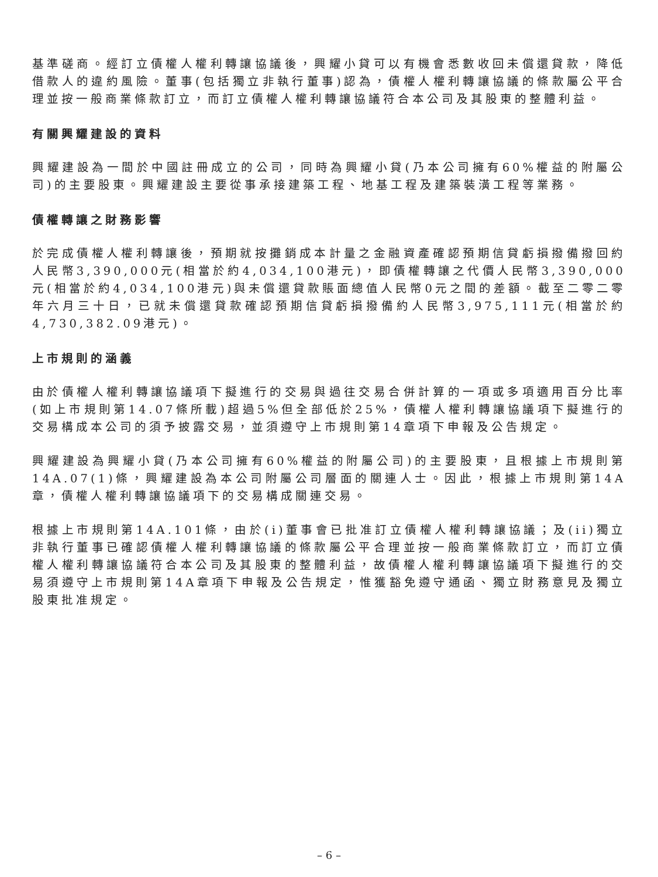基準磋商。經訂立債權人權利轉讓協議後，興耀小貸可以有機會悉數收回未償還貸款，降低借款人的違約風險。董事(包括獨立非執行董事)認為，債權人權利轉讓協議的條款屬公平合理並按一般商業條款訂立，而訂立債權人權利轉讓協議符合本公司及其股東的整體利益。
有關興耀建設的資料
興耀建設為一間於中國註冊成立的公司，同時為興耀小貸(乃本公司擁有60%權益的附屬公司)的主要股東。興耀建設主要從事承接建築工程、地基工程及建築裝潢工程等業務。
債權轉讓之財務影響
於完成債權人權利轉讓後，預期就按攤銷成本計量之金融資產確認預期信貸虧損撥備撥回約人民幣3,390,000元(相當於約4,034,100港元)，即債權轉讓之代價人民幣3,390,000元(相當於約4,034,100港元)與未償還貸款賬面總值人民幣0元之間的差額。截至二零二零年六月三十日，已就未償還貸款確認預期信貸虧損撥備約人民幣3,975,111元(相當於約4,730,382.09港元)。
上市規則的涵義
由於債權人權利轉讓協議項下擬進行的交易與過往交易合併計算的一項或多項適用百分比率(如上市規則第14.07條所載)超過5%但全部低於25%，債權人權利轉讓協議項下擬進行的交易構成本公司的須予披露交易，並須遵守上市規則第14章項下申報及公告規定。
興耀建設為興耀小貸(乃本公司擁有60%權益的附屬公司)的主要股東，且根據上市規則第14A.07(1)條，興耀建設為本公司附屬公司層面的關連人士。因此，根據上市規則第14A章，債權人權利轉讓協議項下的交易構成關連交易。
根據上市規則第14A.101條，由於(i)董事會已批准訂立債權人權利轉讓協議；及(ii)獨立非執行董事已確認債權人權利轉讓協議的條款屬公平合理並按一般商業條款訂立，而訂立債權人權利轉讓協議符合本公司及其股東的整體利益，故債權人權利轉讓協議項下擬進行的交易須遵守上市規則第14A章項下申報及公告規定，惟獲豁免遵守通函、獨立財務意見及獨立股東批准規定。
– 6 –